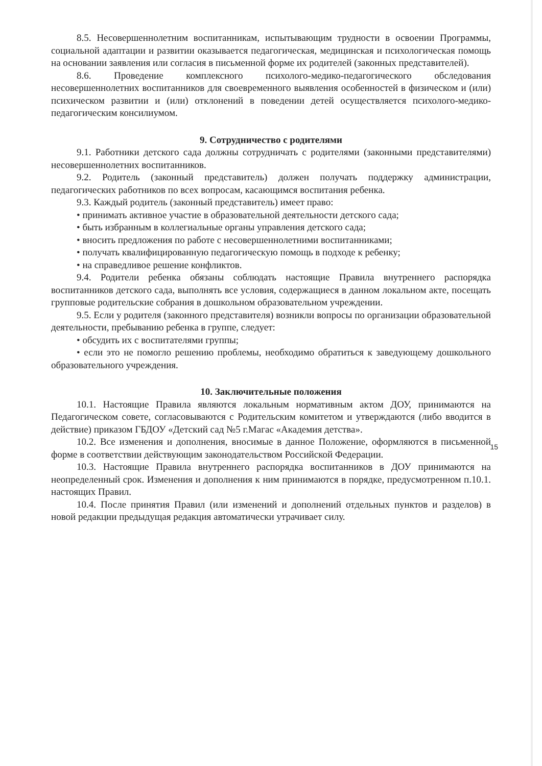8.5. Несовершеннолетним воспитанникам, испытывающим трудности в освоении Программы, социальной адаптации и развитии оказывается педагогическая, медицинская и психологическая помощь на основании заявления или согласия в письменной форме их родителей (законных представителей).
8.6. Проведение комплексного психолого-медико-педагогического обследования несовершеннолетних воспитанников для своевременного выявления особенностей в физическом и (или) психическом развитии и (или) отклонений в поведении детей осуществляется психолого-медико-педагогическим консилиумом.
9. Сотрудничество с родителями
9.1. Работники детского сада должны сотрудничать с родителями (законными представителями) несовершеннолетних воспитанников.
9.2. Родитель (законный представитель) должен получать поддержку администрации, педагогических работников по всех вопросам, касающимся воспитания ребенка.
9.3. Каждый родитель (законный представитель) имеет право:
• принимать активное участие в образовательной деятельности детского сада;
• быть избранным в коллегиальные органы управления детского сада;
• вносить предложения по работе с несовершеннолетними воспитанниками;
• получать квалифицированную педагогическую помощь в подходе к ребенку;
• на справедливое решение конфликтов.
9.4. Родители ребенка обязаны соблюдать настоящие Правила внутреннего распорядка воспитанников детского сада, выполнять все условия, содержащиеся в данном локальном акте, посещать групповые родительские собрания в дошкольном образовательном учреждении.
9.5. Если у родителя (законного представителя) возникли вопросы по организации образовательной деятельности, пребыванию ребенка в группе, следует:
• обсудить их с воспитателями группы;
• если это не помогло решению проблемы, необходимо обратиться к заведующему дошкольного образовательного учреждения.
10. Заключительные положения
10.1. Настоящие Правила являются локальным нормативным актом ДОУ, принимаются на Педагогическом совете, согласовываются с Родительским комитетом и утверждаются (либо вводится в действие) приказом ГБДОУ «Детский сад №5 г.Магас «Академия детства».
10.2. Все изменения и дополнения, вносимые в данное Положение, оформляются в письменной форме в соответствии действующим законодательством Российской Федерации.
10.3. Настоящие Правила внутреннего распорядка воспитанников в ДОУ принимаются на неопределенный срок. Изменения и дополнения к ним принимаются в порядке, предусмотренном п.10.1. настоящих Правил.
10.4. После принятия Правил (или изменений и дополнений отдельных пунктов и разделов) в новой редакции предыдущая редакция автоматически утрачивает силу.
15